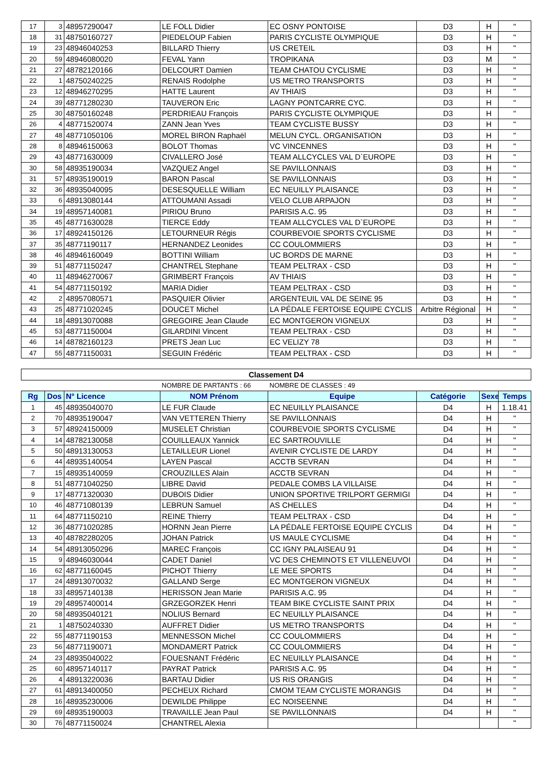| 17 | 3 | 48957290047 | LE FOLL Didier | EC OSNY PONTOISE | D3 | H | " |
| 18 | 31 | 48750160727 | PIEDELOUP Fabien | PARIS CYCLISTE OLYMPIQUE | D3 | H | " |
| 19 | 23 | 48946040253 | BILLARD Thierry | US CRETEIL | D3 | H | " |
| 20 | 59 | 48946080020 | FEVAL Yann | TROPIKANA | D3 | M | " |
| 21 | 27 | 48782120166 | DELCOURT Damien | TEAM CHATOU CYCLISME | D3 | H | " |
| 22 | 1 | 48750240225 | RENAIS Rodolphe | US METRO TRANSPORTS | D3 | H | " |
| 23 | 12 | 48946270295 | HATTE Laurent | AV THIAIS | D3 | H | " |
| 24 | 39 | 48771280230 | TAUVERON Eric | LAGNY PONTCARRE CYC. | D3 | H | " |
| 25 | 30 | 48750160248 | PERDRIEAU François | PARIS CYCLISTE OLYMPIQUE | D3 | H | " |
| 26 | 4 | 48771520074 | ZANN Jean Yves | TEAM CYCLISTE BUSSY | D3 | H | " |
| 27 | 48 | 48771050106 | MOREL BIRON Raphaël | MELUN CYCL. ORGANISATION | D3 | H | " |
| 28 | 8 | 48946150063 | BOLOT Thomas | VC VINCENNES | D3 | H | " |
| 29 | 43 | 48771630009 | CIVALLERO José | TEAM ALLCYCLES VAL D`EUROPE | D3 | H | " |
| 30 | 58 | 48935190034 | VAZQUEZ Angel | SE PAVILLONNAIS | D3 | H | " |
| 31 | 57 | 48935190019 | BARON Pascal | SE PAVILLONNAIS | D3 | H | " |
| 32 | 36 | 48935040095 | DESESQUELLE William | EC NEUILLY PLAISANCE | D3 | H | " |
| 33 | 6 | 48913080144 | ATTOUMANI Assadi | VELO CLUB ARPAJON | D3 | H | " |
| 34 | 19 | 48957140081 | PIRIOU Bruno | PARISIS A.C. 95 | D3 | H | " |
| 35 | 45 | 48771630028 | TIERCE Eddy | TEAM ALLCYCLES VAL D`EUROPE | D3 | H | " |
| 36 | 17 | 48924150126 | LETOURNEUR Régis | COURBEVOIE SPORTS CYCLISME | D3 | H | " |
| 37 | 35 | 48771190117 | HERNANDEZ Leonides | CC COULOMMIERS | D3 | H | " |
| 38 | 46 | 48946160049 | BOTTINI William | UC BORDS DE MARNE | D3 | H | " |
| 39 | 51 | 48771150247 | CHANTREL Stephane | TEAM PELTRAX - CSD | D3 | H | " |
| 40 | 11 | 48946270067 | GRIMBERT François | AV THIAIS | D3 | H | " |
| 41 | 54 | 48771150192 | MARIA Didier | TEAM PELTRAX - CSD | D3 | H | " |
| 42 | 2 | 48957080571 | PASQUIER Olivier | ARGENTEUIL VAL DE SEINE 95 | D3 | H | " |
| 43 | 25 | 48771020245 | DOUCET Michel | LA PÉDALE FERTOISE EQUIPE CYCLIS | Arbitre Régional | H | " |
| 44 | 18 | 48913070088 | GREGOIRE Jean Claude | EC MONTGERON VIGNEUX | D3 | H | " |
| 45 | 53 | 48771150004 | GILARDINI Vincent | TEAM PELTRAX - CSD | D3 | H | " |
| 46 | 14 | 48782160123 | PRETS Jean Luc | EC VELIZY 78 | D3 | H | " |
| 47 | 55 | 48771150031 | SEGUIN Frédéric | TEAM PELTRAX - CSD | D3 | H | " |
| Classement D4 | | | | | | | |
| | | | NOMBRE DE PARTANTS : 66 | NOMBRE DE CLASSES : 49 | | | |
| Rg | Dos | N° Licence | NOM Prénom | Equipe | Catégorie | Sexe | Temps |
| 1 | 45 | 48935040070 | LE FUR Claude | EC NEUILLY PLAISANCE | D4 | H | 1.18.41 |
| 2 | 70 | 48935190047 | VAN VETTEREN Thierry | SE PAVILLONNAIS | D4 | H | " |
| 3 | 57 | 48924150009 | MUSELET Christian | COURBEVOIE SPORTS CYCLISME | D4 | H | " |
| 4 | 14 | 48782130058 | COUILLEAUX Yannick | EC SARTROUVILLE | D4 | H | " |
| 5 | 50 | 48913130053 | LETAILLEUR Lionel | AVENIR CYCLISTE DE LARDY | D4 | H | " |
| 6 | 44 | 48935140054 | LAYEN Pascal | ACCTB SEVRAN | D4 | H | " |
| 7 | 15 | 48935140059 | CROUZILLES Alain | ACCTB SEVRAN | D4 | H | " |
| 8 | 51 | 48771040250 | LIBRE David | PEDALE COMBS LA VILLAISE | D4 | H | " |
| 9 | 17 | 48771320030 | DUBOIS Didier | UNION SPORTIVE TRILPORT GERMIGI | D4 | H | " |
| 10 | 46 | 48771080139 | LEBRUN Samuel | AS CHELLES | D4 | H | " |
| 11 | 64 | 48771150210 | REINE Thierry | TEAM PELTRAX - CSD | D4 | H | " |
| 12 | 36 | 48771020285 | HORNN Jean Pierre | LA PÉDALE FERTOISE EQUIPE CYCLIS | D4 | H | " |
| 13 | 40 | 48782280205 | JOHAN Patrick | US MAULE CYCLISME | D4 | H | " |
| 14 | 54 | 48913050296 | MAREC François | CC IGNY PALAISEAU 91 | D4 | H | " |
| 15 | 9 | 48946030044 | CADET Daniel | VC DES CHEMINOTS ET VILLENEUVOI | D4 | H | " |
| 16 | 62 | 48771160045 | PICHOT Thierry | LE MEE SPORTS | D4 | H | " |
| 17 | 24 | 48913070032 | GALLAND Serge | EC MONTGERON VIGNEUX | D4 | H | " |
| 18 | 33 | 48957140138 | HERISSON Jean Marie | PARISIS A.C. 95 | D4 | H | " |
| 19 | 29 | 48957400014 | GRZEGORZEK Henri | TEAM BIKE CYCLISTE SAINT PRIX | D4 | H | " |
| 20 | 58 | 48935040121 | NOLIUS Bernard | EC NEUILLY PLAISANCE | D4 | H | " |
| 21 | 1 | 48750240330 | AUFFRET Didier | US METRO TRANSPORTS | D4 | H | " |
| 22 | 55 | 48771190153 | MENNESSON Michel | CC COULOMMIERS | D4 | H | " |
| 23 | 56 | 48771190071 | MONDAMERT Patrick | CC COULOMMIERS | D4 | H | " |
| 24 | 23 | 48935040022 | FOUESNANT Frédéric | EC NEUILLY PLAISANCE | D4 | H | " |
| 25 | 60 | 48957140117 | PAYRAT Patrick | PARISIS A.C. 95 | D4 | H | " |
| 26 | 4 | 48913220036 | BARTAU Didier | US RIS ORANGIS | D4 | H | " |
| 27 | 61 | 48913400050 | PECHEUX Richard | CMOM TEAM CYCLISTE MORANGIS | D4 | H | " |
| 28 | 16 | 48935230006 | DEWILDE Philippe | EC NOISEENNE | D4 | H | " |
| 29 | 69 | 48935190003 | TRAVAILLE Jean Paul | SE PAVILLONNAIS | D4 | H | " |
| 30 | 76 | 48771150024 | CHANTREL Alexia | | | | " |